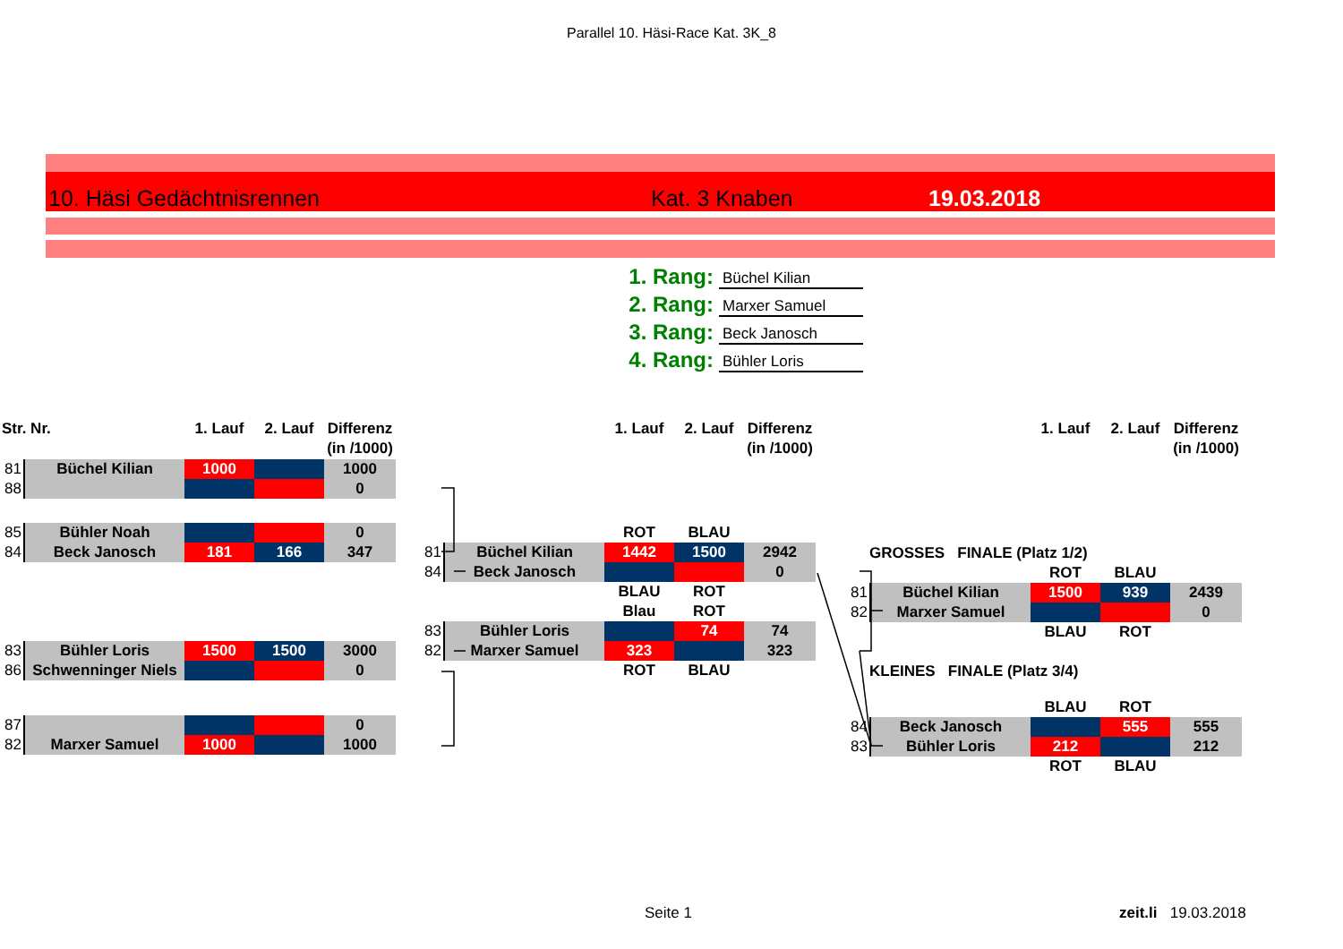Parallel 10. Häsi-Race Kat. 3K_8
10. Häsi Gedächtnisrennen Kat. 3 Knaben 19.03.2018
1. Rang: Büchel Kilian
2. Rang: Marxer Samuel
3. Rang: Beck Janosch
4. Rang: Bühler Loris
Str. Nr.
1. Lauf
2. Lauf
Differenz
(in /1000)
81
Büchel Kilian
1000
1000
88
0
85
Bühler Noah
0
84
Beck Janosch
181
166
347
83
Bühler Loris
1500
1500
3000
86
Schwenninger Niels
0
87
0
82
Marxer Samuel
1000
1000
1. Lauf
2. Lauf
Differenz
(in /1000)
ROT
BLAU
81
Büchel Kilian
1442
1500
2942
84
Beck Janosch
0
BLAU
ROT
Blau
ROT
83
Bühler Loris
74
74
82
Marxer Samuel
323
323
ROT
BLAU
1. Lauf
2. Lauf
Differenz
(in /1000)
GROSSES FINALE (Platz 1/2)
ROT
BLAU
81
Büchel Kilian
1500
939
2439
82
Marxer Samuel
0
BLAU
ROT
KLEINES FINALE (Platz 3/4)
BLAU
ROT
84
Beck Janosch
555
555
83
Bühler Loris
212
212
ROT
BLAU
Seite 1 zeit.li 19.03.2018